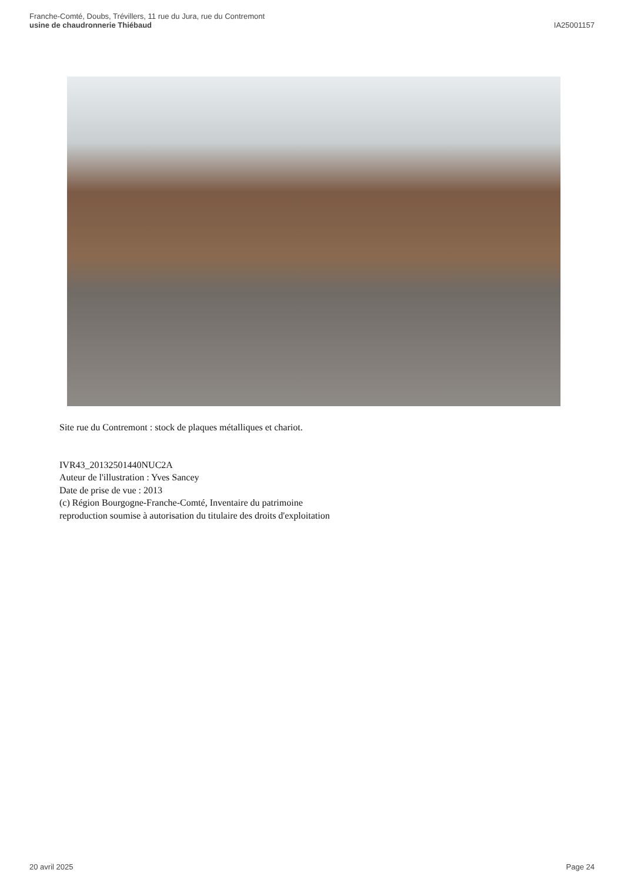Franche-Comté, Doubs, Trévillers, 11 rue du Jura, rue du Contremont
usine de chaudronnerie Thiébaud
IA25001157
Site rue du Contremont : stock de plaques métalliques et chariot.
IVR43_20132501440NUC2A
Auteur de l'illustration : Yves Sancey
Date de prise de vue : 2013
(c) Région Bourgogne-Franche-Comté, Inventaire du patrimoine
reproduction soumise à autorisation du titulaire des droits d'exploitation
20 avril 2025 Page 24